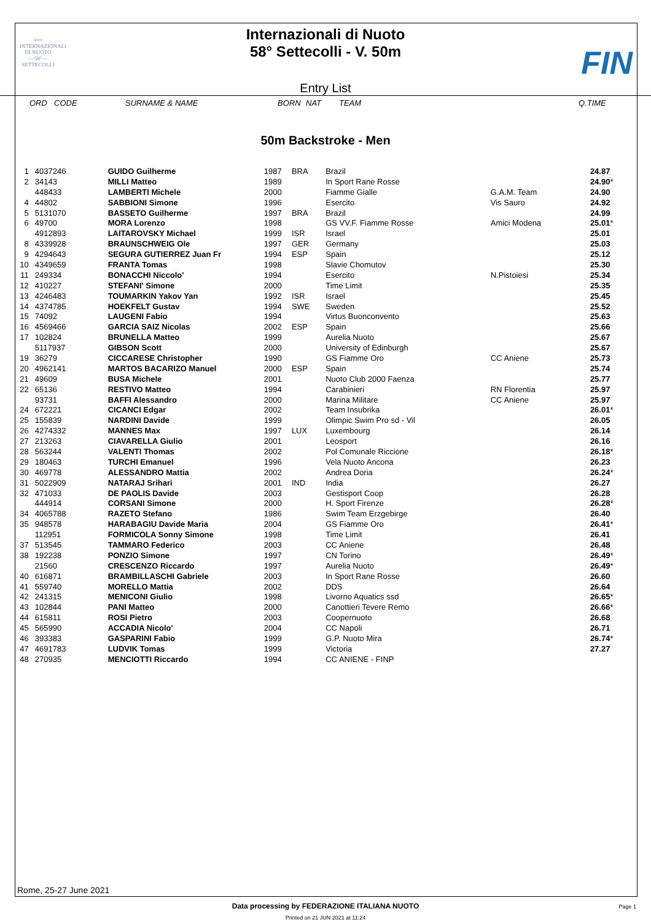≈≈≈
INTERNAZIONALI
DI NUOTO
—58°—
SETTECOLLI
Internazionali di Nuoto
58° Settecolli - V. 50m
Entry List
FIN
ORD CODE SURNAME & NAME BORN NAT TEAM Q.TIME
50m Backstroke - Men
| 1 | 4037246 | GUIDO Guilherme | 1987 | BRA | Brazil | | 24.87 | |
| 2 | 34143 | MILLI Matteo | 1989 | | In Sport Rane Rosse | | 24.90 | * |
| | 448433 | LAMBERTI Michele | 2000 | | Fiamme Gialle | G.A.M. Team | 24.90 | |
| 4 | 44802 | SABBIONI Simone | 1996 | | Esercito | Vis Sauro | 24.92 | |
| 5 | 5131070 | BASSETO Guilherme | 1997 | BRA | Brazil | | 24.99 | |
| 6 | 49700 | MORA Lorenzo | 1998 | | GS VV.F. Fiamme Rosse | Amici Modena | 25.01 | * |
| | 4912893 | LAITAROVSKY Michael | 1999 | ISR | Israel | | 25.01 | |
| 8 | 4339928 | BRAUNSCHWEIG Ole | 1997 | GER | Germany | | 25.03 | |
| 9 | 4294643 | SEGURA GUTIERREZ Juan Fr | 1994 | ESP | Spain | | 25.12 | |
| 10 | 4349659 | FRANTA Tomas | 1998 | | Slavie Chomutov | | 25.30 | |
| 11 | 249334 | BONACCHI Niccolo' | 1994 | | Esercito | N.Pistoiesi | 25.34 | |
| 12 | 410227 | STEFANI' Simone | 2000 | | Time Limit | | 25.35 | |
| 13 | 4246483 | TOUMARKIN Yakov Yan | 1992 | ISR | Israel | | 25.45 | |
| 14 | 4374785 | HOEKFELT Gustav | 1994 | SWE | Sweden | | 25.52 | |
| 15 | 74092 | LAUGENI Fabio | 1994 | | Virtus Buonconvento | | 25.63 | |
| 16 | 4569466 | GARCIA SAIZ Nicolas | 2002 | ESP | Spain | | 25.66 | |
| 17 | 102824 | BRUNELLA Matteo | 1999 | | Aurelia Nuoto | | 25.67 | |
| | 5117937 | GIBSON Scott | 2000 | | University of Edinburgh | | 25.67 | |
| 19 | 36279 | CICCARESE Christopher | 1990 | | GS Fiamme Oro | CC Aniene | 25.73 | |
| 20 | 4962141 | MARTOS BACARIZO Manuel | 2000 | ESP | Spain | | 25.74 | |
| 21 | 49609 | BUSA Michele | 2001 | | Nuoto Club 2000 Faenza | | 25.77 | |
| 22 | 65136 | RESTIVO Matteo | 1994 | | Carabinieri | RN Florentia | 25.97 | |
| | 93731 | BAFFI Alessandro | 2000 | | Marina Militare | CC Aniene | 25.97 | |
| 24 | 672221 | CICANCI Edgar | 2002 | | Team Insubrika | | 26.01 | * |
| 25 | 155839 | NARDINI Davide | 1999 | | Olimpic Swim Pro sd - Vil | | 26.05 | |
| 26 | 4274332 | MANNES Max | 1997 | LUX | Luxembourg | | 26.14 | |
| 27 | 213263 | CIAVARELLA Giulio | 2001 | | Leosport | | 26.16 | |
| 28 | 563244 | VALENTI Thomas | 2002 | | Pol Comunale Riccione | | 26.18 | * |
| 29 | 180463 | TURCHI Emanuel | 1996 | | Vela Nuoto Ancona | | 26.23 | |
| 30 | 469778 | ALESSANDRO Mattia | 2002 | | Andrea Doria | | 26.24 | * |
| 31 | 5022909 | NATARAJ Srihari | 2001 | IND | India | | 26.27 | |
| 32 | 471033 | DE PAOLIS Davide | 2003 | | Gestisport Coop | | 26.28 | |
| | 444914 | CORSANI Simone | 2000 | | H. Sport Firenze | | 26.28 | * |
| 34 | 4065788 | RAZETO Stefano | 1986 | | Swim Team Erzgebirge | | 26.40 | |
| 35 | 948578 | HARABAGIU Davide Maria | 2004 | | GS Fiamme Oro | | 26.41 | * |
| | 112951 | FORMICOLA Sonny Simone | 1998 | | Time Limit | | 26.41 | |
| 37 | 513545 | TAMMARO Federico | 2003 | | CC Aniene | | 26.48 | |
| 38 | 192238 | PONZIO Simone | 1997 | | CN Torino | | 26.49 | * |
| | 21560 | CRESCENZO Riccardo | 1997 | | Aurelia Nuoto | | 26.49 | * |
| 40 | 616871 | BRAMBILLASCHI Gabriele | 2003 | | In Sport Rane Rosse | | 26.60 | |
| 41 | 559740 | MORELLO Mattia | 2002 | | DDS | | 26.64 | |
| 42 | 241315 | MENICONI Giulio | 1998 | | Livorno Aquatics ssd | | 26.65 | * |
| 43 | 102844 | PANI Matteo | 2000 | | Canottieri Tevere Remo | | 26.66 | * |
| 44 | 615811 | ROSI Pietro | 2003 | | Coopernuoto | | 26.68 | |
| 45 | 565990 | ACCADIA Nicolo' | 2004 | | CC Napoli | | 26.71 | |
| 46 | 393383 | GASPARINI Fabio | 1999 | | G.P. Nuoto Mira | | 26.74 | * |
| 47 | 4691783 | LUDVIK Tomas | 1999 | | Victoria | | 27.27 | |
| 48 | 270935 | MENCIOTTI Riccardo | 1994 | | CC ANIENE - FINP | | | |
Rome, 25-27 June 2021
Data processing by FEDERAZIONE ITALIANA NUOTO Page 1
Printed on 21 JUN 2021 at 11:24